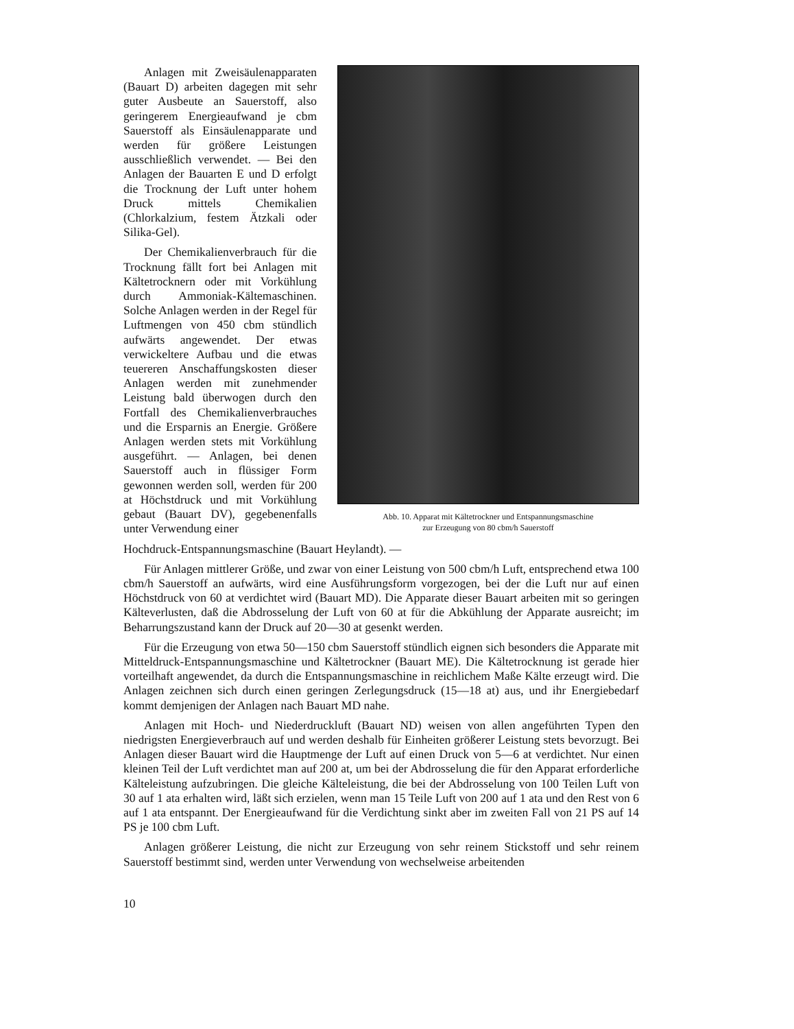Anlagen mit Zweisäulenapparaten (Bauart D) arbeiten dagegen mit sehr guter Ausbeute an Sauerstoff, also geringerem Energieaufwand je cbm Sauerstoff als Einsäulenapparate und werden für größere Leistungen ausschließlich verwendet. — Bei den Anlagen der Bauarten E und D erfolgt die Trocknung der Luft unter hohem Druck mittels Chemikalien (Chlorkalzium, festem Ätzkali oder Silika-Gel).
Der Chemikalienverbrauch für die Trocknung fällt fort bei Anlagen mit Kältetrocknern oder mit Vorkühlung durch Ammoniak-Kältemaschinen. Solche Anlagen werden in der Regel für Luftmengen von 450 cbm stündlich aufwärts angewendet. Der etwas verwickeltere Aufbau und die etwas teuereren Anschaffungskosten dieser Anlagen werden mit zunehmender Leistung bald überwogen durch den Fortfall des Chemikalienverbrauches und die Ersparnis an Energie. Größere Anlagen werden stets mit Vorkühlung ausgeführt. — Anlagen, bei denen Sauerstoff auch in flüssiger Form gewonnen werden soll, werden für 200 at Höchstdruck und mit Vorkühlung gebaut (Bauart DV), gegebenenfalls unter Verwendung einer
Abb. 10. Apparat mit Kältetrockner und Entspannungsmaschine
zur Erzeugung von 80 cbm/h Sauerstoff
Hochdruck-Entspannungsmaschine (Bauart Heylandt). —
Für Anlagen mittlerer Größe, und zwar von einer Leistung von 500 cbm/h Luft, entsprechend etwa 100 cbm/h Sauerstoff an aufwärts, wird eine Ausführungsform vorgezogen, bei der die Luft nur auf einen Höchstdruck von 60 at verdichtet wird (Bauart MD). Die Apparate dieser Bauart arbeiten mit so geringen Kälteverlusten, daß die Abdrosselung der Luft von 60 at für die Abkühlung der Apparate ausreicht; im Beharrungszustand kann der Druck auf 20—30 at gesenkt werden.
Für die Erzeugung von etwa 50—150 cbm Sauerstoff stündlich eignen sich besonders die Apparate mit Mitteldruck-Entspannungsmaschine und Kältetrockner (Bauart ME). Die Kältetrocknung ist gerade hier vorteilhaft angewendet, da durch die Entspannungsmaschine in reichlichem Maße Kälte erzeugt wird. Die Anlagen zeichnen sich durch einen geringen Zerlegungsdruck (15—18 at) aus, und ihr Energiebedarf kommt demjenigen der Anlagen nach Bauart MD nahe.
Anlagen mit Hoch- und Niederdruckluft (Bauart ND) weisen von allen angeführten Typen den niedrigsten Energieverbrauch auf und werden deshalb für Einheiten größerer Leistung stets bevorzugt. Bei Anlagen dieser Bauart wird die Hauptmenge der Luft auf einen Druck von 5—6 at verdichtet. Nur einen kleinen Teil der Luft verdichtet man auf 200 at, um bei der Abdrosselung die für den Apparat erforderliche Kälteleistung aufzubringen. Die gleiche Kälteleistung, die bei der Abdrosselung von 100 Teilen Luft von 30 auf 1 ata erhalten wird, läßt sich erzielen, wenn man 15 Teile Luft von 200 auf 1 ata und den Rest von 6 auf 1 ata entspannt. Der Energieaufwand für die Verdichtung sinkt aber im zweiten Fall von 21 PS auf 14 PS je 100 cbm Luft.
Anlagen größerer Leistung, die nicht zur Erzeugung von sehr reinem Stickstoff und sehr reinem Sauerstoff bestimmt sind, werden unter Verwendung von wechselweise arbeitenden
10